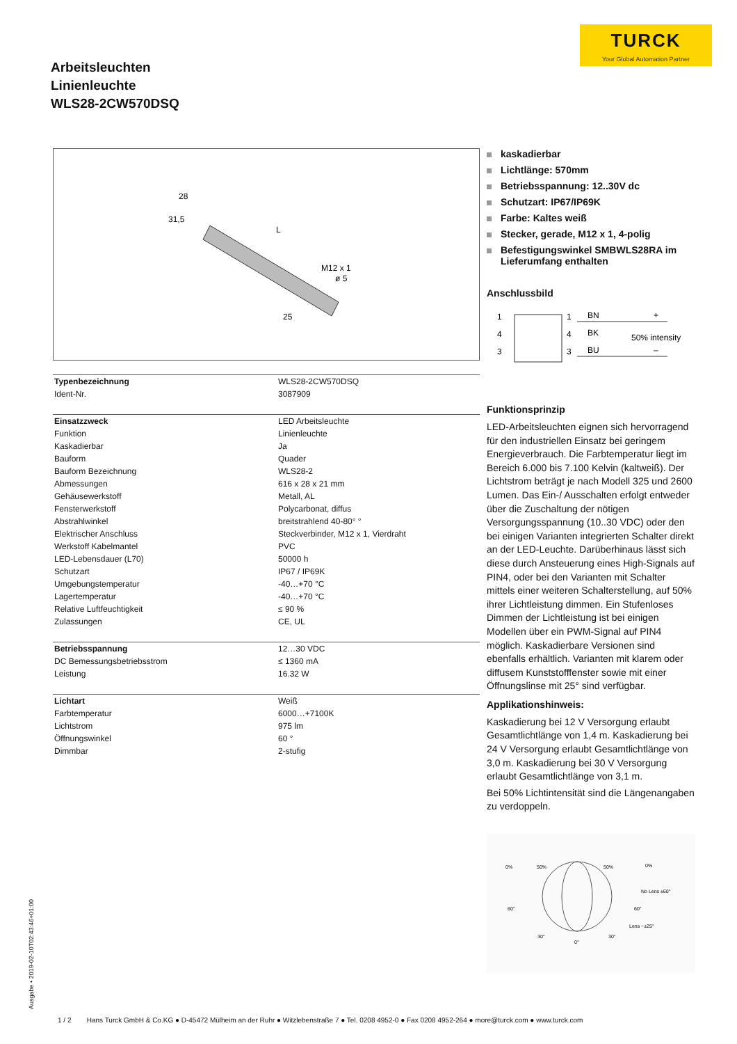TURCK
Your Global Automation Partner
Arbeitsleuchten
Linienleuchte
WLS28-2CW570DSQ
28
31,5
L
M12 x 1
ø 5
25
| Typenbezeichnung | WLS28-2CW570DSQ |
| Ident-Nr. | 3087909 |
| Einsatzzweck | LED Arbeitsleuchte |
| Funktion | Linienleuchte |
| Kaskadierbar | Ja |
| Bauform | Quader |
| Bauform Bezeichnung | WLS28-2 |
| Abmessungen | 616 x 28 x 21 mm |
| Gehäusewerkstoff | Metall, AL |
| Fensterwerkstoff | Polycarbonat, diffus |
| Abstrahlwinkel | breitstrahlend 40-80° ° |
| Elektrischer Anschluss | Steckverbinder, M12 x 1, Vierdraht |
| Werkstoff Kabelmantel | PVC |
| LED-Lebensdauer (L70) | 50000 h |
| Schutzart | IP67 / IP69K |
| Umgebungstemperatur | -40…+70 °C |
| Lagertemperatur | -40…+70 °C |
| Relative Luftfeuchtigkeit | ≤ 90 % |
| Zulassungen | CE, UL |
| Betriebsspannung | 12…30 VDC |
| DC Bemessungsbetriebsstrom | ≤ 1360 mA |
| Leistung | 16.32 W |
| Lichtart | Weiß |
| Farbtemperatur | 6000…+7100K |
| Lichtstrom | 975 lm |
| Öffnungswinkel | 60 ° |
| Dimmbar | 2-stufig |
kaskadierbar
Lichtlänge: 570mm
Betriebsspannung: 12..30V dc
Schutzart: IP67/IP69K
Farbe: Kaltes weiß
Stecker, gerade, M12 x 1, 4-polig
Befestigungswinkel SMBWLS28RA im Lieferumfang enthalten
Anschlussbild
1
4
3
1
4
3
BN
BK
BU
+
50% intensity
–
Funktionsprinzip
LED-Arbeitsleuchten eignen sich hervorragend für den industriellen Einsatz bei geringem Energieverbrauch. Die Farbtemperatur liegt im Bereich 6.000 bis 7.100 Kelvin (kaltweiß). Der Lichtstrom beträgt je nach Modell 325 und 2600 Lumen. Das Ein-/ Ausschalten erfolgt entweder über die Zuschaltung der nötigen Versorgungsspannung (10..30 VDC) oder den bei einigen Varianten integrierten Schalter direkt an der LED-Leuchte. Darüberhinaus lässt sich diese durch Ansteuerung eines High-Signals auf PIN4, oder bei den Varianten mit Schalter mittels einer weiteren Schalterstellung, auf 50% ihrer Lichtleistung dimmen. Ein Stufenloses Dimmen der Lichtleistung ist bei einigen Modellen über ein PWM-Signal auf PIN4 möglich. Kaskadierbare Versionen sind ebenfalls erhältlich. Varianten mit klarem oder diffusem Kunststofffenster sowie mit einer Öffnungslinse mit 25° sind verfügbar.
Applikationshinweis:
Kaskadierung bei 12 V Versorgung erlaubt Gesamtlichtlänge von 1,4 m. Kaskadierung bei 24 V Versorgung erlaubt Gesamtlichtlänge von 3,0 m. Kaskadierung bei 30 V Versorgung erlaubt Gesamtlichtlänge von 3,1 m.
Bei 50% Lichtintensität sind die Längenangaben zu verdoppeln.
0%
50%
50%
0%
No Lens ±60°
60°
60°
Lens ~±25°
30°
0°
30°
Ausgabe • 2019-02-10T02:43:46+01:00
1 / 2 Hans Turck GmbH & Co.KG ● D-45472 Mülheim an der Ruhr ● Witzlebenstraße 7 ● Tel. 0208 4952-0 ● Fax 0208 4952-264 ● more@turck.com ● www.turck.com